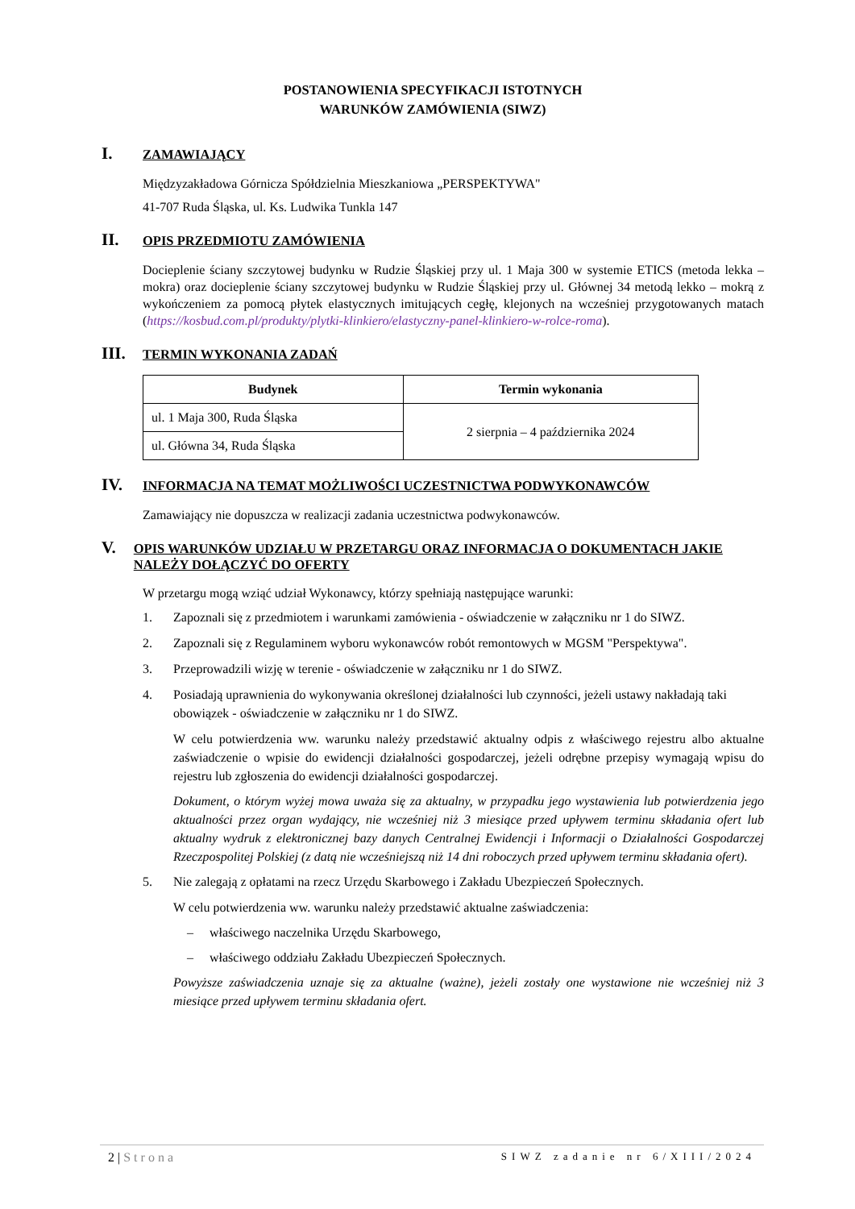POSTANOWIENIA SPECYFIKACJI ISTOTNYCH
WARUNKÓW ZAMÓWIENIA (SIWZ)
I.
ZAMAWIAJĄCY
Międzyzakładowa Górnicza Spółdzielnia Mieszkaniowa „PERSPEKTYWA"
41-707 Ruda Śląska, ul. Ks. Ludwika Tunkla 147
II.
OPIS PRZEDMIOTU ZAMÓWIENIA
Docieplenie ściany szczytowej budynku w Rudzie Śląskiej przy ul. 1 Maja 300 w systemie ETICS (metoda lekka – mokra) oraz docieplenie ściany szczytowej budynku w Rudzie Śląskiej przy ul. Głównej 34 metodą lekko – mokrą z wykończeniem za pomocą płytek elastycznych imitujących cegłę, klejonych na wcześniej przygotowanych matach (https://kosbud.com.pl/produkty/plytki-klinkiero/elastyczny-panel-klinkiero-w-rolce-roma).
III.
TERMIN WYKONANIA ZADAŃ
| Budynek | Termin wykonania |
| --- | --- |
| ul. 1 Maja 300, Ruda Śląska | 2 sierpnia – 4 października 2024 |
| ul. Główna 34, Ruda Śląska | |
IV.
INFORMACJA NA TEMAT MOŻLIWOŚCI UCZESTNICTWA PODWYKONAWCÓW
Zamawiający nie dopuszcza w realizacji zadania uczestnictwa podwykonawców.
V.
OPIS WARUNKÓW UDZIAŁU W PRZETARGU ORAZ INFORMACJA O DOKUMENTACH JAKIE NALEŻY DOŁĄCZYĆ DO OFERTY
W przetargu mogą wziąć udział Wykonawcy, którzy spełniają następujące warunki:
1. Zapoznali się z przedmiotem i warunkami zamówienia - oświadczenie w załączniku nr 1 do SIWZ.
2. Zapoznali się z Regulaminem wyboru wykonawców robót remontowych w MGSM "Perspektywa".
3. Przeprowadzili wizję w terenie - oświadczenie w załączniku nr 1 do SIWZ.
4. Posiadają uprawnienia do wykonywania określonej działalności lub czynności, jeżeli ustawy nakładają taki obowiązek - oświadczenie w załączniku nr 1 do SIWZ.
W celu potwierdzenia ww. warunku należy przedstawić aktualny odpis z właściwego rejestru albo aktualne zaświadczenie o wpisie do ewidencji działalności gospodarczej, jeżeli odrębne przepisy wymagają wpisu do rejestru lub zgłoszenia do ewidencji działalności gospodarczej.
Dokument, o którym wyżej mowa uważa się za aktualny, w przypadku jego wystawienia lub potwierdzenia jego aktualności przez organ wydający, nie wcześniej niż 3 miesiące przed upływem terminu składania ofert lub aktualny wydruk z elektronicznej bazy danych Centralnej Ewidencji i Informacji o Działalności Gospodarczej Rzeczpospolitej Polskiej (z datą nie wcześniejszą niż 14 dni roboczych przed upływem terminu składania ofert).
5. Nie zalegają z opłatami na rzecz Urzędu Skarbowego i Zakładu Ubezpieczeń Społecznych.
W celu potwierdzenia ww. warunku należy przedstawić aktualne zaświadczenia:
– właściwego naczelnika Urzędu Skarbowego,
– właściwego oddziału Zakładu Ubezpieczeń Społecznych.
Powyższe zaświadczenia uznaje się za aktualne (ważne), jeżeli zostały one wystawione nie wcześniej niż 3 miesiące przed upływem terminu składania ofert.
2 | Strona SIWZ zadanie nr 6/XIII/2024